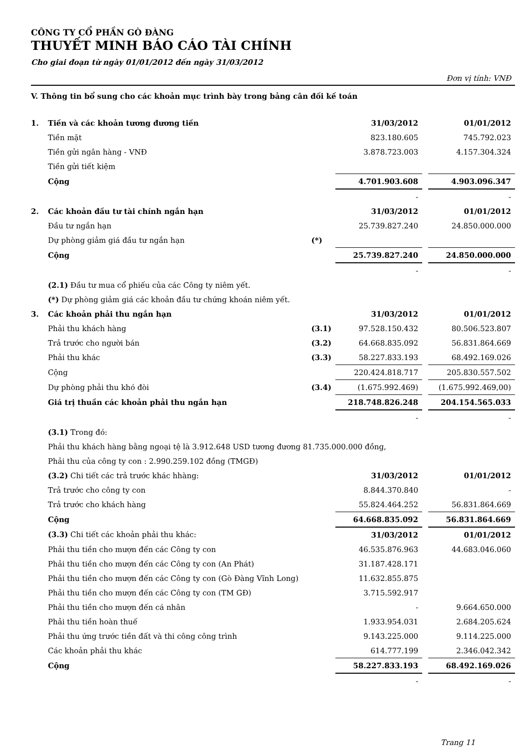CÔNG TY CỔ PHẦN GÒ ĐÀNG
THUYẾT MINH BÁO CÁO TÀI CHÍNH
Cho giai đoạn từ ngày 01/01/2012 đến ngày 31/03/2012
Đơn vị tính: VNĐ
V. Thông tin bổ sung cho các khoản mục trình bày trong bảng cân đối kế toán
| 1. | Tiền và các khoản tương đương tiền | | 31/03/2012 | | 01/01/2012 |
| | Tiền mặt | | 823.180.605 | | 745.792.023 |
| | Tiền gửi ngân hàng - VNĐ | | 3.878.723.003 | | 4.157.304.324 |
| | Tiền gửi tiết kiệm | | | | |
| | Cộng | | 4.701.903.608 | | 4.903.096.347 |
| | | | - | | - |
| 2. | Các khoản đầu tư tài chính ngắn hạn | | 31/03/2012 | | 01/01/2012 |
| | Đầu tư ngắn hạn | | 25.739.827.240 | | 24.850.000.000 |
| | Dự phòng giảm giá đầu tư ngắn hạn | (*) | | | |
| | Cộng | | 25.739.827.240 | | 24.850.000.000 |
| | | | - | | - |
| | (2.1) Đầu tư mua cổ phiếu của các Công ty niêm yết. | | | | |
| | (*) Dự phòng giảm giá các khoản đầu tư chứng khoán niêm yết. | | | | |
| 3. | Các khoản phải thu ngắn hạn | | 31/03/2012 | | 01/01/2012 |
| | Phải thu khách hàng | (3.1) | 97.528.150.432 | | 80.506.523.807 |
| | Trả trước cho người bán | (3.2) | 64.668.835.092 | | 56.831.864.669 |
| | Phải thu khác | (3.3) | 58.227.833.193 | | 68.492.169.026 |
| | Cộng | | 220.424.818.717 | | 205.830.557.502 |
| | Dự phòng phải thu khó đòi | (3.4) | (1.675.992.469) | | (1.675.992.469,00) |
| | Giá trị thuần các khoản phải thu ngắn hạn | | 218.748.826.248 | | 204.154.565.033 |
| | | | - | | - |
| | (3.1) Trong đó: | | | | |
| | Phải thu khách hàng bằng ngoại tệ là 3.912.648 USD tương đương 81.735.000.000 đồng, | | | | |
| | Phải thu của công ty con : 2.990.259.102 đồng (TMGĐ) | | | | |
| | (3.2) Chi tiết các trả trước khác hhàng: | | 31/03/2012 | | 01/01/2012 |
| | Trả trước cho công ty con | | 8.844.370.840 | | - |
| | Trả trước cho khách hàng | | 55.824.464.252 | | 56.831.864.669 |
| | Cộng | | 64.668.835.092 | | 56.831.864.669 |
| | (3.3) Chi tiết các khoản phải thu khác: | | 31/03/2012 | | 01/01/2012 |
| | Phải thu tiền cho mượn đến các Công ty con | | 46.535.876.963 | | 44.683.046.060 |
| | Phải thu tiền cho mượn đến các Công ty con (An Phát) | | 31.187.428.171 | | |
| | Phải thu tiền cho mượn đến các Công ty con (Gò Đàng Vĩnh Long) | | 11.632.855.875 | | |
| | Phải thu tiền cho mượn đến các Công ty con (TM GĐ) | | 3.715.592.917 | | |
| | Phải thu tiền cho mượn đến cá nhân | | - | | 9.664.650.000 |
| | Phải thu tiền hoàn thuế | | 1.933.954.031 | | 2.684.205.624 |
| | Phải thu ứng trước tiền đất và thi công công trình | | 9.143.225.000 | | 9.114.225.000 |
| | Các khoản phải thu khác | | 614.777.199 | | 2.346.042.342 |
| | Cộng | | 58.227.833.193 | | 68.492.169.026 |
| | | | - | | - |
Trang 11